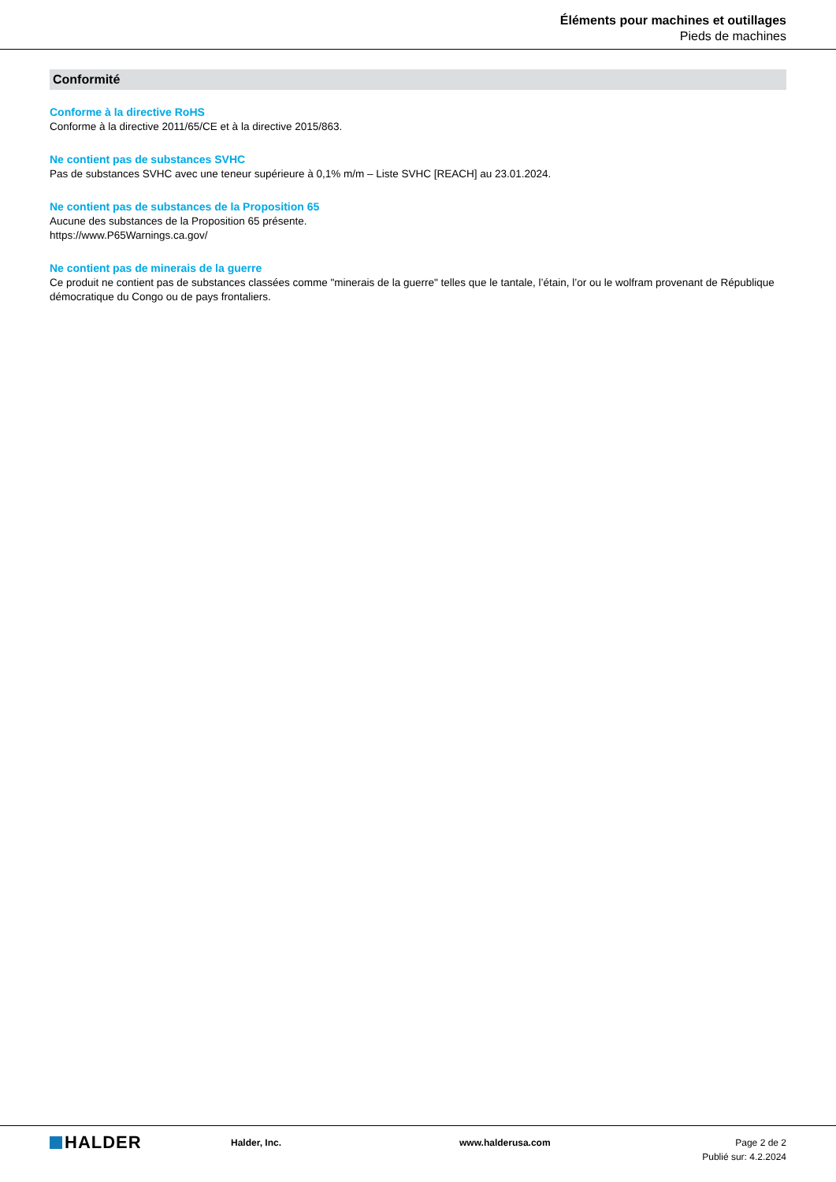Éléments pour machines et outillages
Pieds de machines
Conformité
Conforme à la directive RoHS
Conforme à la directive 2011/65/CE et à la directive 2015/863.
Ne contient pas de substances SVHC
Pas de substances SVHC avec une teneur supérieure à 0,1% m/m – Liste SVHC [REACH] au 23.01.2024.
Ne contient pas de substances de la Proposition 65
Aucune des substances de la Proposition 65 présente.
https://www.P65Warnings.ca.gov/
Ne contient pas de minerais de la guerre
Ce produit ne contient pas de substances classées comme "minerais de la guerre" telles que le tantale, l’étain, l’or ou le wolfram provenant de République démocratique du Congo ou de pays frontaliers.
HALDER
Halder, Inc. www.halderusa.com Page 2 de 2
Publié sur: 4.2.2024